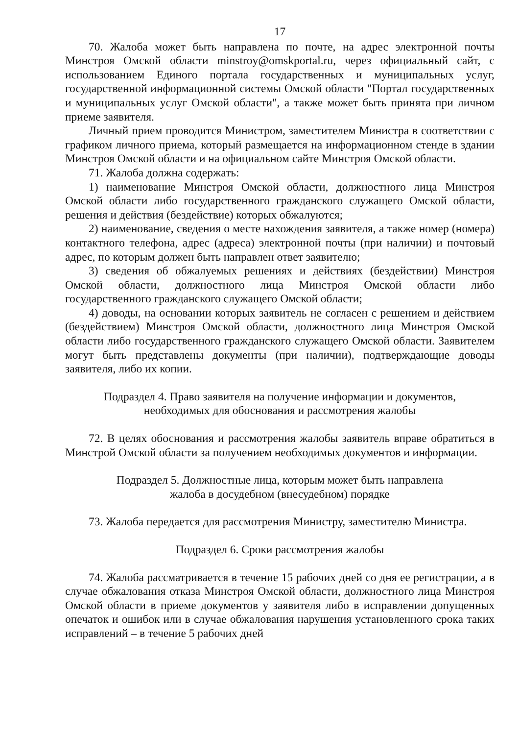17
70. Жалоба может быть направлена по почте, на адрес электронной почты Минстроя Омской области minstroy@omskportal.ru, через официальный сайт, с использованием Единого портала государственных и муниципальных услуг, государственной информационной системы Омской области "Портал государственных и муниципальных услуг Омской области", а также может быть принята при личном приеме заявителя.
Личный прием проводится Министром, заместителем Министра в соответствии с графиком личного приема, который размещается на информационном стенде в здании Минстроя Омской области и на официальном сайте Минстроя Омской области.
71. Жалоба должна содержать:
1) наименование Минстроя Омской области, должностного лица Минстроя Омской области либо государственного гражданского служащего Омской области, решения и действия (бездействие) которых обжалуются;
2) наименование, сведения о месте нахождения заявителя, а также номер (номера) контактного телефона, адрес (адреса) электронной почты (при наличии) и почтовый адрес, по которым должен быть направлен ответ заявителю;
3) сведения об обжалуемых решениях и действиях (бездействии) Минстроя Омской области, должностного лица Минстроя Омской области либо государственного гражданского служащего Омской области;
4) доводы, на основании которых заявитель не согласен с решением и действием (бездействием) Минстроя Омской области, должностного лица Минстроя Омской области либо государственного гражданского служащего Омской области. Заявителем могут быть представлены документы (при наличии), подтверждающие доводы заявителя, либо их копии.
Подраздел 4. Право заявителя на получение информации и документов,
необходимых для обоснования и рассмотрения жалобы
72. В целях обоснования и рассмотрения жалобы заявитель вправе обратиться в Минстрой Омской области за получением необходимых документов и информации.
Подраздел 5. Должностные лица, которым может быть направлена
жалоба в досудебном (внесудебном) порядке
73. Жалоба передается для рассмотрения Министру, заместителю Министра.
Подраздел 6. Сроки рассмотрения жалобы
74. Жалоба рассматривается в течение 15 рабочих дней со дня ее регистрации, а в случае обжалования отказа Минстроя Омской области, должностного лица Минстроя Омской области в приеме документов у заявителя либо в исправлении допущенных опечаток и ошибок или в случае обжалования нарушения установленного срока таких исправлений – в течение 5 рабочих дней